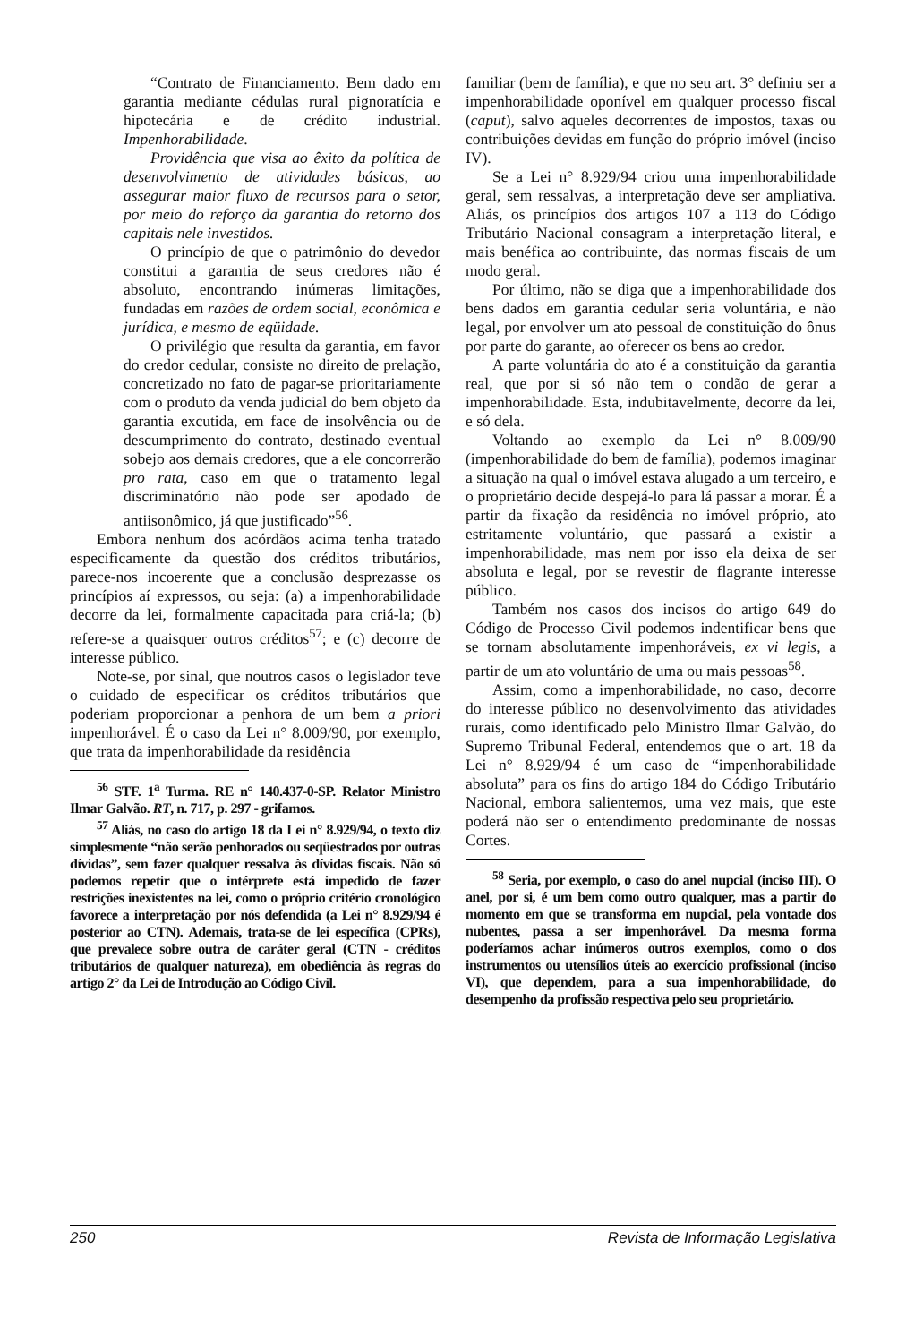“Contrato de Financiamento. Bem dado em garantia mediante cédulas rural pignoratícia e hipotecária e de crédito industrial. Impenhorabilidade.
Providência que visa ao êxito da política de desenvolvimento de atividades básicas, ao assegurar maior fluxo de recursos para o setor, por meio do reforço da garantia do retorno dos capitais nele investidos.
O princípio de que o patrimônio do devedor constitui a garantia de seus credores não é absoluto, encontrando inúmeras limitações, fundadas em razões de ordem social, econômica e jurídica, e mesmo de eqüidade.
O privilégio que resulta da garantia, em favor do credor cedular, consiste no direito de prelação, concretizado no fato de pagar-se prioritariamente com o produto da venda judicial do bem objeto da garantia excutida, em face de insolvência ou de descumprimento do contrato, destinado eventual sobejo aos demais credores, que a ele concorrerão pro rata, caso em que o tratamento legal discriminatório não pode ser apodado de antiisonômico, já que justificado”<sup>56</sup>.
Embora nenhum dos acórdãos acima tenha tratado especificamente da questão dos créditos tributários, parece-nos incoerente que a conclusão desprezasse os princípios aí expressos, ou seja: (a) a impenhorabilidade decorre da lei, formalmente capacitada para criá-la; (b) refere-se a quaisquer outros créditos<sup>57</sup>; e (c) decorre de interesse público.
Note-se, por sinal, que noutros casos o legislador teve o cuidado de especificar os créditos tributários que poderiam proporcionar a penhora de um bem a priori impenhorável. É o caso da Lei n° 8.009/90, por exemplo, que trata da impenhorabilidade da residência
<sup>56</sup> STF. 1<sup>a</sup> Turma. RE n° 140.437-0-SP. Relator Ministro Ilmar Galvão. RT, n. 717, p. 297 - grifamos.
<sup>57</sup> Aliás, no caso do artigo 18 da Lei n° 8.929/94, o texto diz simplesmente “não serão penhorados ou seqüestrados por outras dívidas”, sem fazer qualquer ressalva às dívidas fiscais. Não só podemos repetir que o intérprete está impedido de fazer restrições inexistentes na lei, como o próprio critério cronológico favorece a interpretação por nós defendida (a Lei n° 8.929/94 é posterior ao CTN). Ademais, trata-se de lei específica (CPRs), que prevalece sobre outra de caráter geral (CTN - créditos tributários de qualquer natureza), em obediência às regras do artigo 2° da Lei de Introdução ao Código Civil.
familiar (bem de família), e que no seu art. 3° definiu ser a impenhorabilidade oponível em qualquer processo fiscal (caput), salvo aqueles decorrentes de impostos, taxas ou contribuições devidas em função do próprio imóvel (inciso IV).
Se a Lei n° 8.929/94 criou uma impenhorabilidade geral, sem ressalvas, a interpretação deve ser ampliativa. Aliás, os princípios dos artigos 107 a 113 do Código Tributário Nacional consagram a interpretação literal, e mais benéfica ao contribuinte, das normas fiscais de um modo geral.
Por último, não se diga que a impenhorabilidade dos bens dados em garantia cedular seria voluntária, e não legal, por envolver um ato pessoal de constituição do ônus por parte do garante, ao oferecer os bens ao credor.
A parte voluntária do ato é a constituição da garantia real, que por si só não tem o condão de gerar a impenhorabilidade. Esta, indubitavelmente, decorre da lei, e só dela.
Voltando ao exemplo da Lei n° 8.009/90 (impenhorabilidade do bem de família), podemos imaginar a situação na qual o imóvel estava alugado a um terceiro, e o proprietário decide despejá-lo para lá passar a morar. É a partir da fixação da residência no imóvel próprio, ato estritamente voluntário, que passará a existir a impenhorabilidade, mas nem por isso ela deixa de ser absoluta e legal, por se revestir de flagrante interesse público.
Também nos casos dos incisos do artigo 649 do Código de Processo Civil podemos indentificar bens que se tornam absolutamente impenhoráveis, ex vi legis, a partir de um ato voluntário de uma ou mais pessoas<sup>58</sup>.
Assim, como a impenhorabilidade, no caso, decorre do interesse público no desenvolvimento das atividades rurais, como identificado pelo Ministro Ilmar Galvão, do Supremo Tribunal Federal, entendemos que o art. 18 da Lei n° 8.929/94 é um caso de “impenhorabilidade absoluta” para os fins do artigo 184 do Código Tributário Nacional, embora salientemos, uma vez mais, que este poderá não ser o entendimento predominante de nossas Cortes.
<sup>58</sup> Seria, por exemplo, o caso do anel nupcial (inciso III). O anel, por si, é um bem como outro qualquer, mas a partir do momento em que se transforma em nupcial, pela vontade dos nubentes, passa a ser impenhorável. Da mesma forma poderíamos achar inúmeros outros exemplos, como o dos instrumentos ou utensílios úteis ao exercício profissional (inciso VI), que dependem, para a sua impenhorabilidade, do desempenho da profissão respectiva pelo seu proprietário.
250 Revista de Informação Legislativa